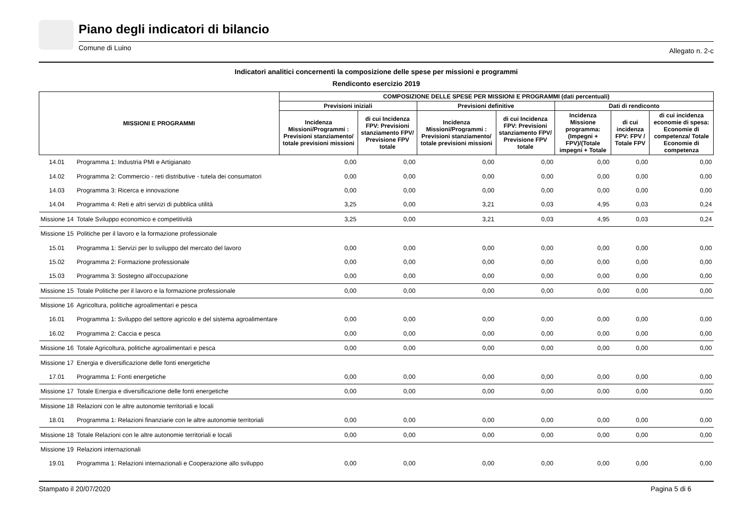Piano degli indicatori di bilancio
Comune di Luino Allegato n. 2-c
Indicatori analitici concernenti la composizione delle spese per missioni e programmi
Rendiconto esercizio 2019
| MISSIONI E PROGRAMMI | | COMPOSIZIONE DELLE SPESE PER MISSIONI E PROGRAMMI (dati percentuali) | | | | | | |
| --- | --- | --- | --- | --- | --- | --- | --- | --- |
| | | Previsioni iniziali | | Previsioni definitive | | Dati di rendiconto | | |
| | | Incidenza Missioni/Programmi : Previsioni stanziamento/ totale previsioni missioni | di cui Incidenza FPV: Previsioni stanziamento FPV/ Previsione FPV totale | Incidenza Missioni/Programmi : Previsioni stanziamento/ totale previsioni missioni | di cui Incidenza FPV: Previsioni stanziamento FPV/ Previsione FPV totale | Incidenza Missione programma: (Impegni + FPV)/(Totale impegni + Totale | di cui incidenza FPV: FPV / Totale FPV | di cui incidenza economie di spesa: Economie di competenza/ Totale Economie di competenza |
| 14.01 | Programma 1: Industria PMI e Artigianato | 0,00 | 0,00 | 0,00 | 0,00 | 0,00 | 0,00 | 0,00 |
| 14.02 | Programma 2: Commercio - reti distributive - tutela dei consumatori | 0,00 | 0,00 | 0,00 | 0,00 | 0,00 | 0,00 | 0,00 |
| 14.03 | Programma 3: Ricerca e innovazione | 0,00 | 0,00 | 0,00 | 0,00 | 0,00 | 0,00 | 0,00 |
| 14.04 | Programma 4: Reti e altri servizi di pubblica utilità | 3,25 | 0,00 | 3,21 | 0,03 | 4,95 | 0,03 | 0,24 |
| Missione 14 | Totale Sviluppo economico e competitività | 3,25 | 0,00 | 3,21 | 0,03 | 4,95 | 0,03 | 0,24 |
| Missione 15 | Politiche per il lavoro e la formazione professionale | | | | | | | |
| 15.01 | Programma 1: Servizi per lo sviluppo del mercato del lavoro | 0,00 | 0,00 | 0,00 | 0,00 | 0,00 | 0,00 | 0,00 |
| 15.02 | Programma 2: Formazione professionale | 0,00 | 0,00 | 0,00 | 0,00 | 0,00 | 0,00 | 0,00 |
| 15.03 | Programma 3: Sostegno all'occupazione | 0,00 | 0,00 | 0,00 | 0,00 | 0,00 | 0,00 | 0,00 |
| Missione 15 | Totale Politiche per il lavoro e la formazione professionale | 0,00 | 0,00 | 0,00 | 0,00 | 0,00 | 0,00 | 0,00 |
| Missione 16 | Agricoltura, politiche agroalimentari e pesca | | | | | | | |
| 16.01 | Programma 1: Sviluppo del settore agricolo e del sistema agroalimentare | 0,00 | 0,00 | 0,00 | 0,00 | 0,00 | 0,00 | 0,00 |
| 16.02 | Programma 2: Caccia e pesca | 0,00 | 0,00 | 0,00 | 0,00 | 0,00 | 0,00 | 0,00 |
| Missione 16 | Totale Agricoltura, politiche agroalimentari e pesca | 0,00 | 0,00 | 0,00 | 0,00 | 0,00 | 0,00 | 0,00 |
| Missione 17 | Energia e diversificazione delle fonti energetiche | | | | | | | |
| 17.01 | Programma 1: Fonti energetiche | 0,00 | 0,00 | 0,00 | 0,00 | 0,00 | 0,00 | 0,00 |
| Missione 17 | Totale Energia e diversificazione delle fonti energetiche | 0,00 | 0,00 | 0,00 | 0,00 | 0,00 | 0,00 | 0,00 |
| Missione 18 | Relazioni con le altre autonomie territoriali e locali | | | | | | | |
| 18.01 | Programma 1: Relazioni finanziarie con le altre autonomie territoriali | 0,00 | 0,00 | 0,00 | 0,00 | 0,00 | 0,00 | 0,00 |
| Missione 18 | Totale Relazioni con le altre autonomie territoriali e locali | 0,00 | 0,00 | 0,00 | 0,00 | 0,00 | 0,00 | 0,00 |
| Missione 19 | Relazioni internazionali | | | | | | | |
| 19.01 | Programma 1: Relazioni internazionali e Cooperazione allo sviluppo | 0,00 | 0,00 | 0,00 | 0,00 | 0,00 | 0,00 | 0,00 |
Stampato il 20/07/2020 Pagina 5 di 6